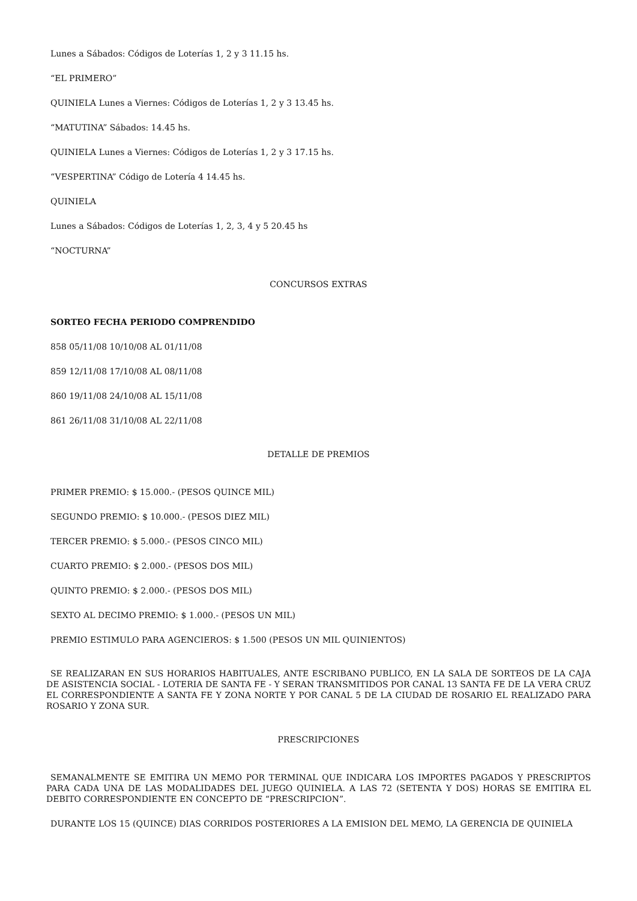Lunes a Sábados: Códigos de Loterías 1, 2 y 3 11.15 hs.
“EL PRIMERO”
QUINIELA Lunes a Viernes: Códigos de Loterías 1, 2 y 3 13.45 hs.
“MATUTINA” Sábados: 14.45 hs.
QUINIELA Lunes a Viernes: Códigos de Loterías 1, 2 y 3 17.15 hs.
“VESPERTINA” Código de Lotería 4 14.45 hs.
QUINIELA
Lunes a Sábados: Códigos de Loterías 1, 2, 3, 4 y 5 20.45 hs
“NOCTURNA”
CONCURSOS EXTRAS
SORTEO FECHA PERIODO COMPRENDIDO
858 05/11/08 10/10/08 AL 01/11/08
859 12/11/08 17/10/08 AL 08/11/08
860 19/11/08 24/10/08 AL 15/11/08
861 26/11/08 31/10/08 AL 22/11/08
DETALLE DE PREMIOS
PRIMER PREMIO: $ 15.000.- (PESOS QUINCE MIL)
SEGUNDO PREMIO: $ 10.000.- (PESOS DIEZ MIL)
TERCER PREMIO: $ 5.000.- (PESOS CINCO MIL)
CUARTO PREMIO: $ 2.000.- (PESOS DOS MIL)
QUINTO PREMIO: $ 2.000.- (PESOS DOS MIL)
SEXTO AL DECIMO PREMIO: $ 1.000.- (PESOS UN MIL)
PREMIO ESTIMULO PARA AGENCIEROS: $ 1.500 (PESOS UN MIL QUINIENTOS)
SE REALIZARAN EN SUS HORARIOS HABITUALES, ANTE ESCRIBANO PUBLICO, EN LA SALA DE SORTEOS DE LA CAJA DE ASISTENCIA SOCIAL - LOTERIA DE SANTA FE - Y SERAN TRANSMITIDOS POR CANAL 13 SANTA FE DE LA VERA CRUZ EL CORRESPONDIENTE A SANTA FE Y ZONA NORTE Y POR CANAL 5 DE LA CIUDAD DE ROSARIO EL REALIZADO PARA ROSARIO Y ZONA SUR.
PRESCRIPCIONES
SEMANALMENTE SE EMITIRA UN MEMO POR TERMINAL QUE INDICARA LOS IMPORTES PAGADOS Y PRESCRIPTOS PARA CADA UNA DE LAS MODALIDADES DEL JUEGO QUINIELA. A LAS 72 (SETENTA Y DOS) HORAS SE EMITIRA EL DEBITO CORRESPONDIENTE EN CONCEPTO DE “PRESCRIPCION”.
DURANTE LOS 15 (QUINCE) DIAS CORRIDOS POSTERIORES A LA EMISION DEL MEMO, LA GERENCIA DE QUINIELA